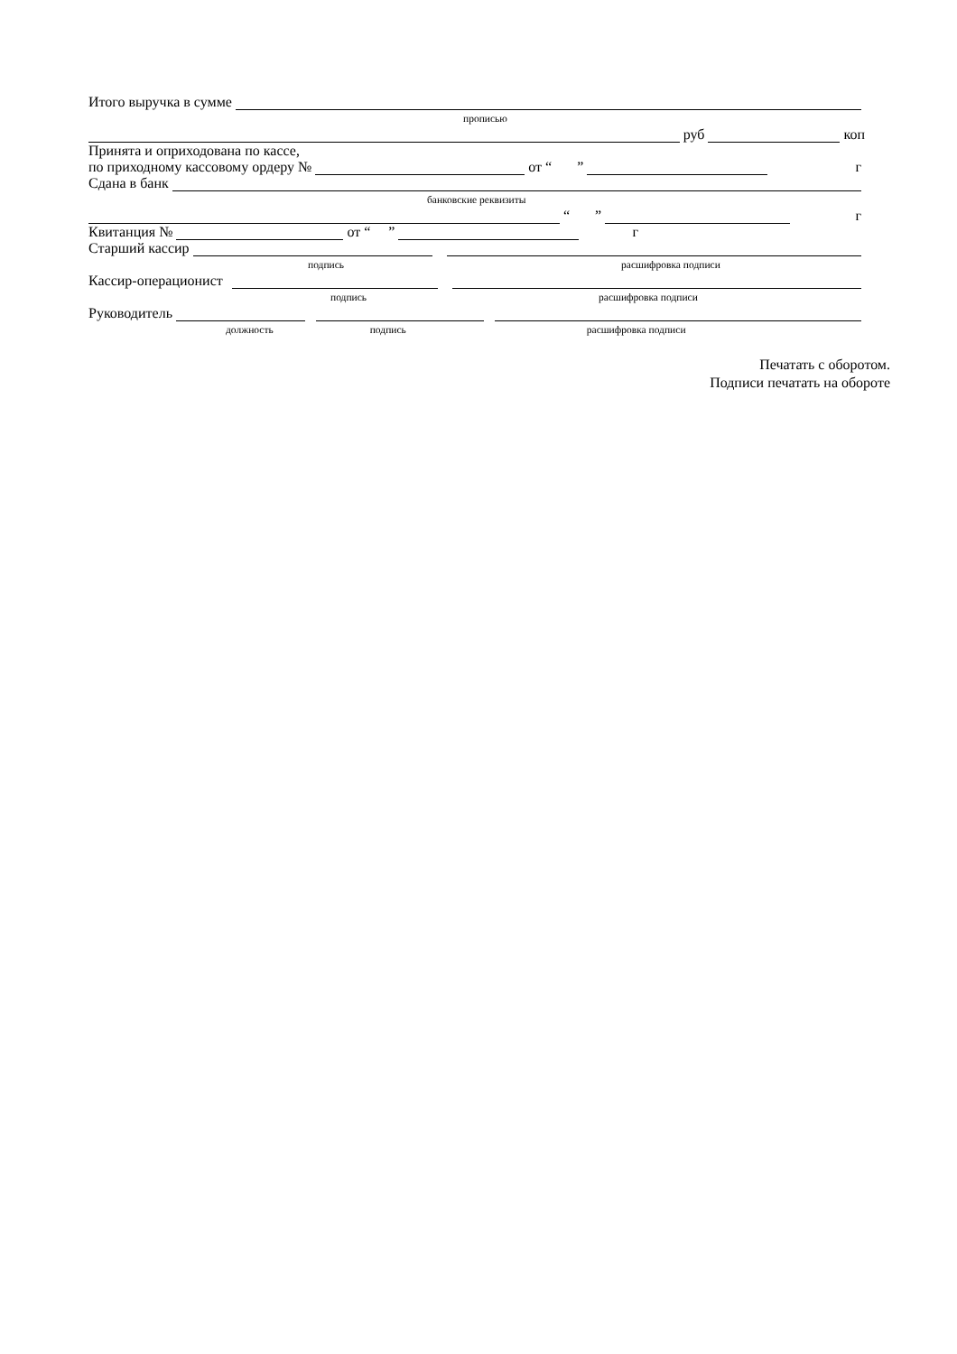Итого выручка в сумме
прописью
руб коп
Принята и оприходована по кассе,
по приходному кассовому ордеру № от “ ” г
Сдана в банк
банковские реквизиты
“ ” г
Квитанция № от “ ” г
Старший кассир
подпись расшифровка подписи
Кассир-операционист
подпись расшифровка подписи
Руководитель
должность подпись расшифровка подписи
Печатать с оборотом.
Подписи печатать на обороте